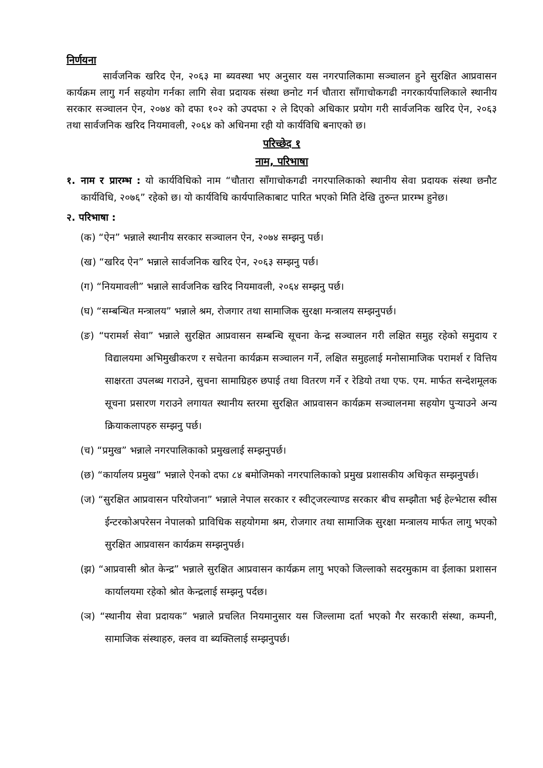निर्णयना
सार्वजनिक खरिद ऐन, २०६३ मा ब्यवस्था भए अनुसार यस नगरपालिकामा सञ्चालन हुने सुरक्षित आप्रवासन कार्यक्रम लागु गर्न सहयोग गर्नका लागि सेवा प्रदायक संस्था छनोट गर्न चौतारा साँगाचोकगढी नगरकार्यपालिकाले स्थानीय सरकार सञ्चालन ऐन, २०७४ को दफा १०२ को उपदफा २ ले दिएको अधिकार प्रयोग गरी सार्वजनिक खरिद ऐन, २०६३ तथा सार्वजनिक खरिद नियमावली, २०६४ को अधिनमा रही यो कार्यविधि बनाएको छ।
परिच्छेद १
नाम, परिभाषा
१. नाम र प्रारम्भ : यो कार्यविधिको नाम “चौतारा साँगाचोकगढी नगरपालिकाको स्थानीय सेवा प्रदायक संस्था छनौट कार्यविधि, २०७६” रहेको छ। यो कार्यविधि कार्यपालिकाबाट पारित भएको मिति देखि तुरुन्त प्रारम्भ हुनेछ।
२. परिभाषा :
(क) “ऐन” भन्नाले स्थानीय सरकार सञ्चालन ऐन, २०७४ सम्झनु पर्छ।
(ख) “खरिद ऐन” भन्नाले सार्वजनिक खरिद ऐन, २०६३ सम्झनु पर्छ।
(ग) “नियमावली” भन्नाले सार्वजनिक खरिद नियमावली, २०६४ सम्झनु पर्छ।
(घ) “सम्बन्धित मन्त्रालय” भन्नाले श्रम, रोजगार तथा सामाजिक सुरक्षा मन्त्रालय सम्झनुपर्छ।
(ङ) “परामर्श सेवा” भन्नाले सुरक्षित आप्रवासन सम्बन्धि सूचना केन्द्र सञ्चालन गरी लक्षित समुह रहेको समुदाय र विद्यालयमा अभिमुखीकरण र सचेतना कार्यक्रम सञ्चालन गर्ने, लक्षित समुहलाई मनोसामाजिक परामर्श र वित्तिय साक्षरता उपलब्ध गराउने, सुचना सामाग्रिहरु छपाई तथा वितरण गर्ने र रेडियो तथा एफ. एम. मार्फत सन्देशमूलक सूचना प्रसारण गराउने लगायत स्थानीय स्तरमा सुरक्षित आप्रवासन कार्यक्रम सञ्चालनमा सहयोग पुर्‍याउने अन्य क्रियाकलापहरु सम्झनु पर्छ।
(च) “प्रमुख” भन्नाले नगरपालिकाको प्रमुखलाई सम्झनुपर्छ।
(छ) “कार्यालय प्रमुख” भन्नाले ऐनको दफा ८४ बमोजिमको नगरपालिकाको प्रमुख प्रशासकीय अधिकृत सम्झनुपर्छ।
(ज) “सुरक्षित आप्रवासन परियोजना” भन्नाले नेपाल सरकार र स्वीट्जरल्याण्ड सरकार बीच सम्झौता भई हेल्भेटास स्वीस ईन्टरकोअपरेसन नेपालको प्राविधिक सहयोगमा श्रम, रोजगार तथा सामाजिक सुरक्षा मन्त्रालय मार्फत लागु भएको सुरक्षित आप्रवासन कार्यक्रम सम्झनुपर्छ।
(झ) “आप्रवासी श्रोत केन्द्र” भन्नाले सुरक्षित आप्रवासन कार्यक्रम लागु भएको जिल्लाको सदरमुकाम वा ईलाका प्रशासन कार्यालयमा रहेको श्रोत केन्द्रलाई सम्झनु पर्दछ।
(ञ) “स्थानीय सेवा प्रदायक” भन्नाले प्रचलित नियमानुसार यस जिल्लामा दर्ता भएको गैर सरकारी संस्था, कम्पनी, सामाजिक संस्थाहरु, क्लव वा ब्यक्तिलाई सम्झनुपर्छ।